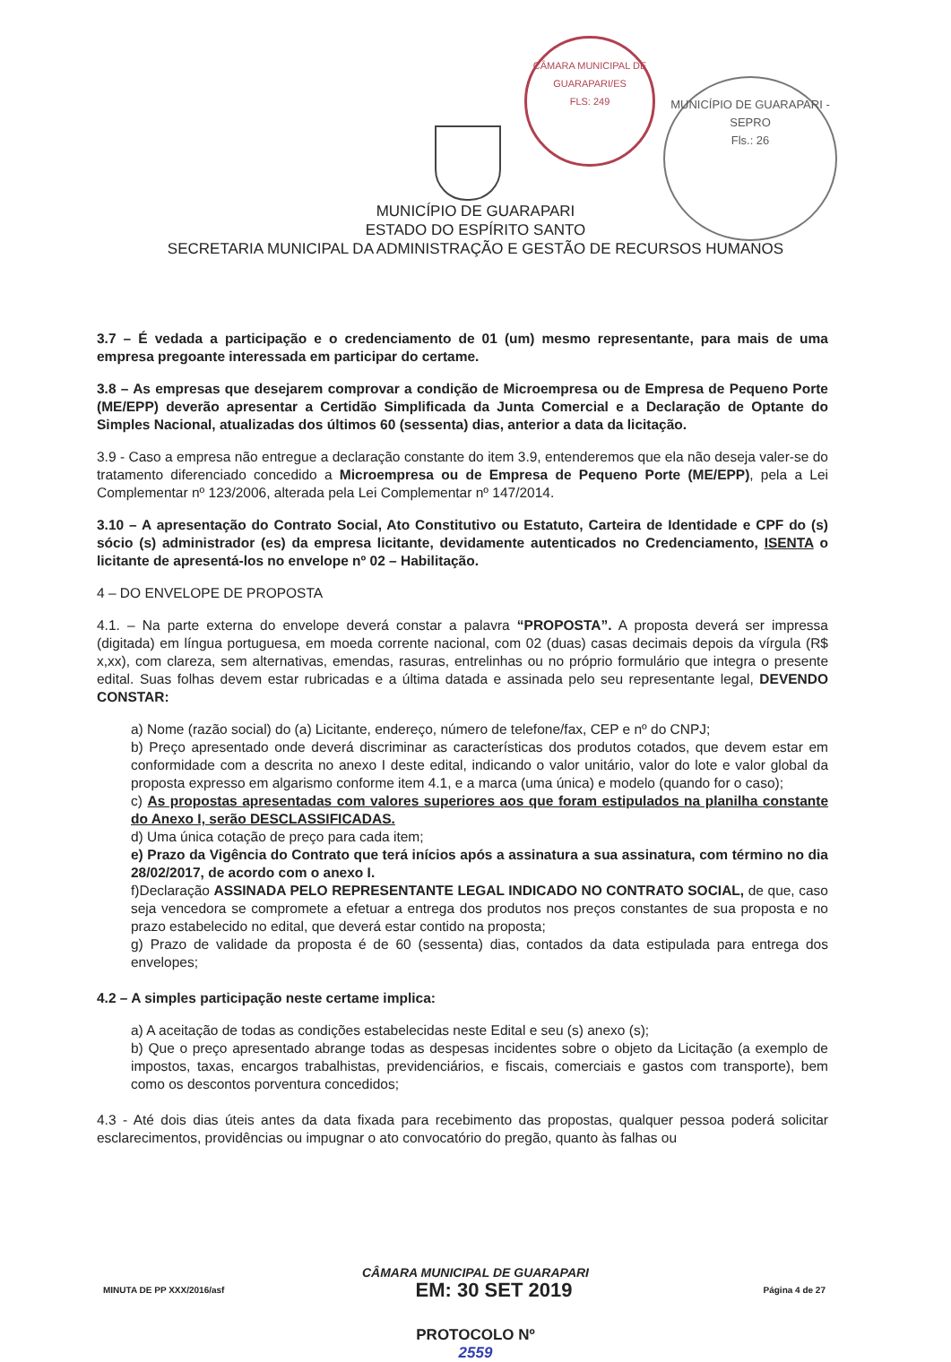CÂMARA MUNICIPAL DE GUARAPARI/ES
FLS: 249
MUNICÍPIO DE GUARAPARI - SEPRO
Fls.: 26
MUNICÍPIO DE GUARAPARI
ESTADO DO ESPÍRITO SANTO
SECRETARIA MUNICIPAL DA ADMINISTRAÇÃO E GESTÃO DE RECURSOS HUMANOS
3.7 – É vedada a participação e o credenciamento de 01 (um) mesmo representante, para mais de uma empresa pregoante interessada em participar do certame.
3.8 – As empresas que desejarem comprovar a condição de Microempresa ou de Empresa de Pequeno Porte (ME/EPP) deverão apresentar a Certidão Simplificada da Junta Comercial e a Declaração de Optante do Simples Nacional, atualizadas dos últimos 60 (sessenta) dias, anterior a data da licitação.
3.9 - Caso a empresa não entregue a declaração constante do item 3.9, entenderemos que ela não deseja valer-se do tratamento diferenciado concedido a Microempresa ou de Empresa de Pequeno Porte (ME/EPP), pela a Lei Complementar nº 123/2006, alterada pela Lei Complementar nº 147/2014.
3.10 – A apresentação do Contrato Social, Ato Constitutivo ou Estatuto, Carteira de Identidade e CPF do (s) sócio (s) administrador (es) da empresa licitante, devidamente autenticados no Credenciamento, ISENTA o licitante de apresentá-los no envelope nº 02 – Habilitação.
4 – DO ENVELOPE DE PROPOSTA
4.1. – Na parte externa do envelope deverá constar a palavra “PROPOSTA”. A proposta deverá ser impressa (digitada) em língua portuguesa, em moeda corrente nacional, com 02 (duas) casas decimais depois da vírgula (R$ x,xx), com clareza, sem alternativas, emendas, rasuras, entrelinhas ou no próprio formulário que integra o presente edital. Suas folhas devem estar rubricadas e a última datada e assinada pelo seu representante legal, DEVENDO CONSTAR:
a) Nome (razão social) do (a) Licitante, endereço, número de telefone/fax, CEP e nº do CNPJ;
b) Preço apresentado onde deverá discriminar as características dos produtos cotados, que devem estar em conformidade com a descrita no anexo I deste edital, indicando o valor unitário, valor do lote e valor global da proposta expresso em algarismo conforme item 4.1, e a marca (uma única) e modelo (quando for o caso);
c) As propostas apresentadas com valores superiores aos que foram estipulados na planilha constante do Anexo I, serão DESCLASSIFICADAS.
d) Uma única cotação de preço para cada item;
e) Prazo da Vigência do Contrato que terá inícios após a assinatura a sua assinatura, com término no dia 28/02/2017, de acordo com o anexo I.
f)Declaração ASSINADA PELO REPRESENTANTE LEGAL INDICADO NO CONTRATO SOCIAL, de que, caso seja vencedora se compromete a efetuar a entrega dos produtos nos preços constantes de sua proposta e no prazo estabelecido no edital, que deverá estar contido na proposta;
g) Prazo de validade da proposta é de 60 (sessenta) dias, contados da data estipulada para entrega dos envelopes;
4.2 – A simples participação neste certame implica:
a) A aceitação de todas as condições estabelecidas neste Edital e seu (s) anexo (s);
b) Que o preço apresentado abrange todas as despesas incidentes sobre o objeto da Licitação (a exemplo de impostos, taxas, encargos trabalhistas, previdenciários, e fiscais, comerciais e gastos com transporte), bem como os descontos porventura concedidos;
4.3 - Até dois dias úteis antes da data fixada para recebimento das propostas, qualquer pessoa poderá solicitar esclarecimentos, providências ou impugnar o ato convocatório do pregão, quanto às falhas ou
CÂMARA MUNICIPAL DE GUARAPARI
MINUTA DE PP XXX/2016/asf EM: 30 SET 2019 Página 4 de 27
PROTOCOLO Nº
2559